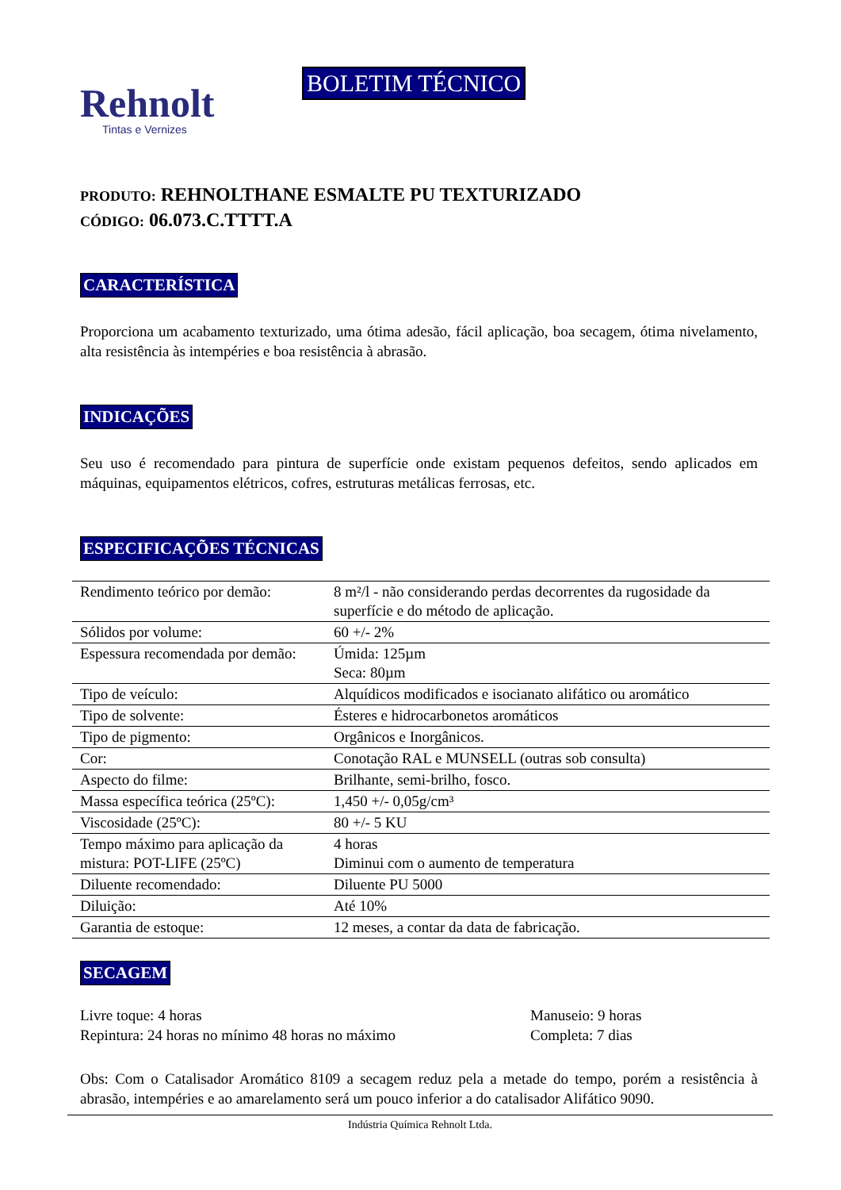Rehnolt
Tintas e Vernizes
BOLETIM TÉCNICO
PRODUTO: REHNOLTHANE ESMALTE PU TEXTURIZADO
CÓDIGO: 06.073.C.TTTT.A
CARACTERÍSTICA
Proporciona um acabamento texturizado, uma ótima adesão, fácil aplicação, boa secagem, ótima nivelamento, alta resistência às intempéries e boa resistência à abrasão.
INDICAÇÕES
Seu uso é recomendado para pintura de superfície onde existam pequenos defeitos, sendo aplicados em máquinas, equipamentos elétricos, cofres, estruturas metálicas ferrosas, etc.
ESPECIFICAÇÕES TÉCNICAS
| Rendimento teórico por demão: | 8 m²/l - não considerando perdas decorrentes da rugosidade da superfície e do método de aplicação. |
| Sólidos por volume: | 60 +/- 2% |
| Espessura recomendada por demão: | Úmida: 125µm Seca: 80µm |
| Tipo de veículo: | Alquídicos modificados e isocianato alifático ou aromático |
| Tipo de solvente: | Ésteres e hidrocarbonetos aromáticos |
| Tipo de pigmento: | Orgânicos e Inorgânicos. |
| Cor: | Conotação RAL e MUNSELL (outras sob consulta) |
| Aspecto do filme: | Brilhante, semi-brilho, fosco. |
| Massa específica teórica (25ºC): | 1,450 +/- 0,05g/cm³ |
| Viscosidade (25ºC): | 80 +/- 5 KU |
| Tempo máximo para aplicação da mistura: POT-LIFE (25ºC) | 4 horas Diminui com o aumento de temperatura |
| Diluente recomendado: | Diluente PU 5000 |
| Diluição: | Até 10% |
| Garantia de estoque: | 12 meses, a contar da data de fabricação. |
SECAGEM
Livre toque: 4 horas
Repintura: 24 horas no mínimo 48 horas no máximo
Manuseio: 9 horas
Completa: 7 dias
Obs: Com o Catalisador Aromático 8109 a secagem reduz pela a metade do tempo, porém a resistência à abrasão, intempéries e ao amarelamento será um pouco inferior a do catalisador Alifático 9090.
Indústria Química Rehnolt Ltda.